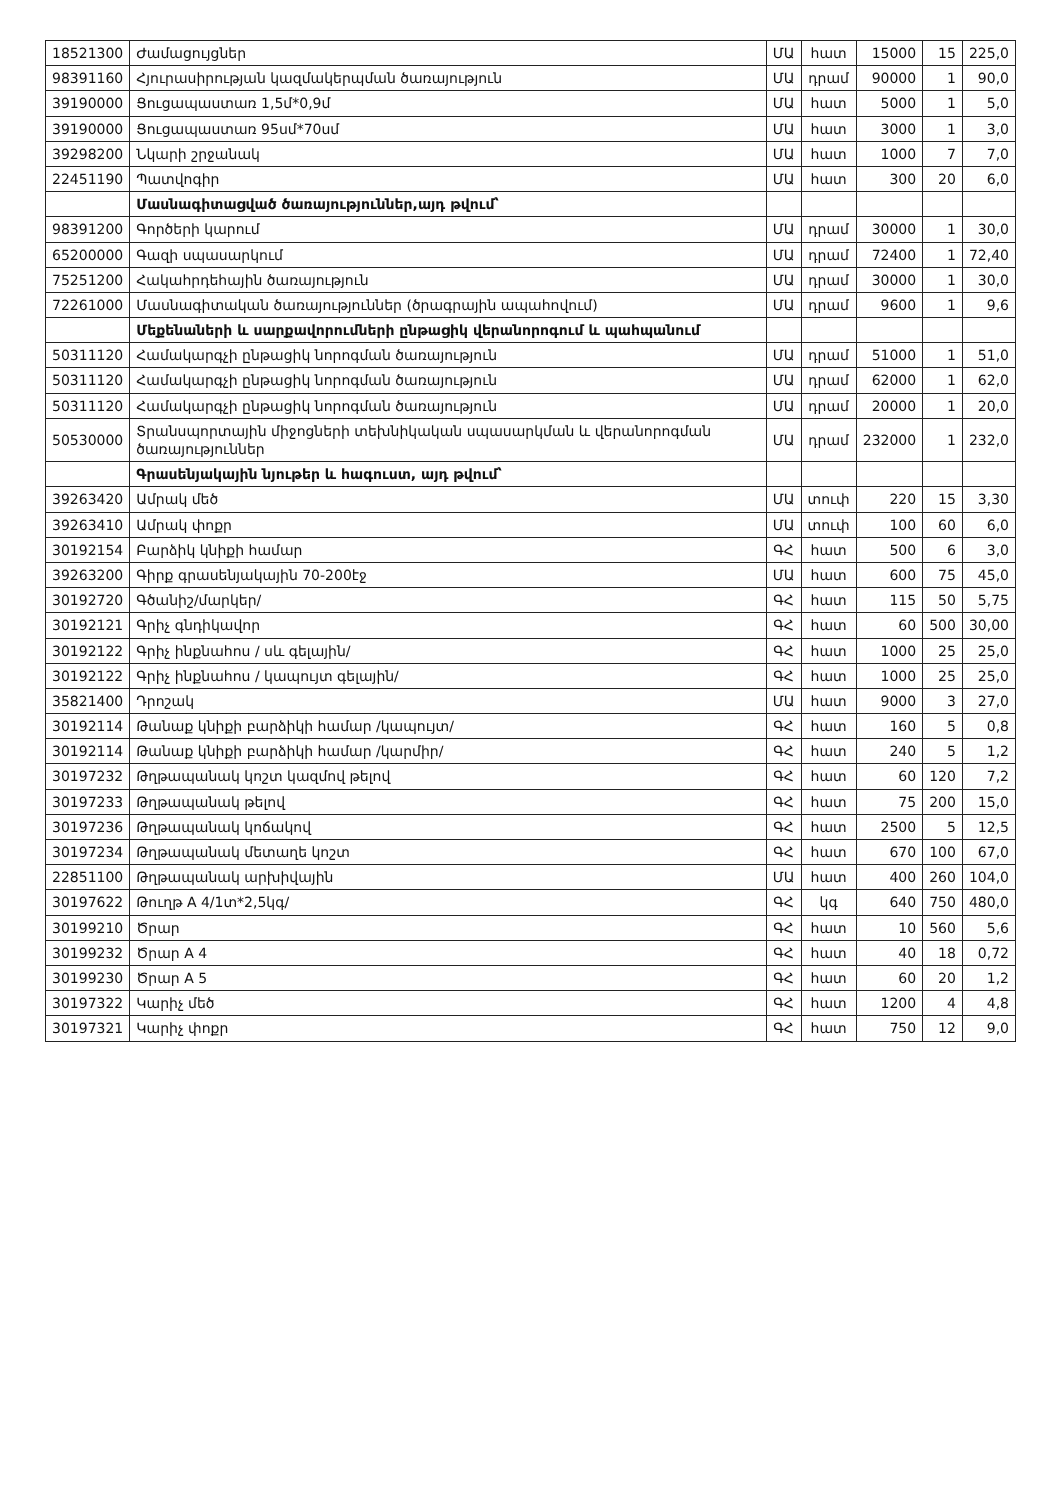| 18521300 | Ժամացույցներ | ՄԱ | հատ | 15000 | 15 | 225,0 |
| 98391160 | Հյուրասիրության կազմակերպման ծառայություն | ՄԱ | դրամ | 90000 | 1 | 90,0 |
| 39190000 | Ցուցապաստառ 1,5մ*0,9մ | ՄԱ | հատ | 5000 | 1 | 5,0 |
| 39190000 | Ցուցապաստառ 95սմ*70սմ | ՄԱ | հատ | 3000 | 1 | 3,0 |
| 39298200 | Նկարի շրջանակ | ՄԱ | հատ | 1000 | 7 | 7,0 |
| 22451190 | Պատվոգիր | ՄԱ | հատ | 300 | 20 | 6,0 |
| | Մասնագիտացված ծառայություններ,այդ թվում՝ | | | | | |
| 98391200 | Գործերի կարում | ՄԱ | դրամ | 30000 | 1 | 30,0 |
| 65200000 | Գազի սպասարկում | ՄԱ | դրամ | 72400 | 1 | 72,40 |
| 75251200 | Հակահրդեհային ծառայություն | ՄԱ | դրամ | 30000 | 1 | 30,0 |
| 72261000 | Մասնագիտական ծառայություններ (ծրագրային ապահովում) | ՄԱ | դրամ | 9600 | 1 | 9,6 |
| | Մեքենաների և սարքավորումների ընթացիկ վերանորոգում և պահպանում | | | | | |
| 50311120 | Համակարգչի ընթացիկ նորոգման ծառայություն | ՄԱ | դրամ | 51000 | 1 | 51,0 |
| 50311120 | Համակարգչի ընթացիկ նորոգման ծառայություն | ՄԱ | դրամ | 62000 | 1 | 62,0 |
| 50311120 | Համակարգչի ընթացիկ նորոգման ծառայություն | ՄԱ | դրամ | 20000 | 1 | 20,0 |
| 50530000 | Տրանսպորտային միջոցների տեխնիկական սպասարկման և վերանորոգման ծառայություններ | ՄԱ | դրամ | 232000 | 1 | 232,0 |
| | Գրասենյակային նյութեր և հագուստ, այդ թվում՝ | | | | | |
| 39263420 | Ամրակ մեծ | ՄԱ | տուփ | 220 | 15 | 3,30 |
| 39263410 | Ամրակ փոքր | ՄԱ | տուփ | 100 | 60 | 6,0 |
| 30192154 | Բարձիկ կնիքի համար | ԳՀ | հատ | 500 | 6 | 3,0 |
| 39263200 | Գիրք գրասենյակային 70-200էջ | ՄԱ | հատ | 600 | 75 | 45,0 |
| 30192720 | Գծանիշ/մարկեր/ | ԳՀ | հատ | 115 | 50 | 5,75 |
| 30192121 | Գրիչ գնդիկավոր | ԳՀ | հատ | 60 | 500 | 30,00 |
| 30192122 | Գրիչ ինքնահոս / սև գելային/ | ԳՀ | հատ | 1000 | 25 | 25,0 |
| 30192122 | Գրիչ ինքնահոս / կապույտ գելային/ | ԳՀ | հատ | 1000 | 25 | 25,0 |
| 35821400 | Դրոշակ | ՄԱ | հատ | 9000 | 3 | 27,0 |
| 30192114 | Թանաք կնիքի բարձիկի համար /կապույտ/ | ԳՀ | հատ | 160 | 5 | 0,8 |
| 30192114 | Թանաք կնիքի բարձիկի համար /կարմիր/ | ԳՀ | հատ | 240 | 5 | 1,2 |
| 30197232 | Թղթապանակ կոշտ կազմով թելով | ԳՀ | հատ | 60 | 120 | 7,2 |
| 30197233 | Թղթապանակ թելով | ԳՀ | հատ | 75 | 200 | 15,0 |
| 30197236 | Թղթապանակ կոճակով | ԳՀ | հատ | 2500 | 5 | 12,5 |
| 30197234 | Թղթապանակ մետաղե կոշտ | ԳՀ | հատ | 670 | 100 | 67,0 |
| 22851100 | Թղթապանակ արխիվային | ՄԱ | հատ | 400 | 260 | 104,0 |
| 30197622 | Թուղթ A 4/1տ*2,5կգ/ | ԳՀ | կգ | 640 | 750 | 480,0 |
| 30199210 | Ծրար | ԳՀ | հատ | 10 | 560 | 5,6 |
| 30199232 | Ծրար A 4 | ԳՀ | հատ | 40 | 18 | 0,72 |
| 30199230 | Ծրար A 5 | ԳՀ | հատ | 60 | 20 | 1,2 |
| 30197322 | Կարիչ մեծ | ԳՀ | հատ | 1200 | 4 | 4,8 |
| 30197321 | Կարիչ փոքր | ԳՀ | հատ | 750 | 12 | 9,0 |